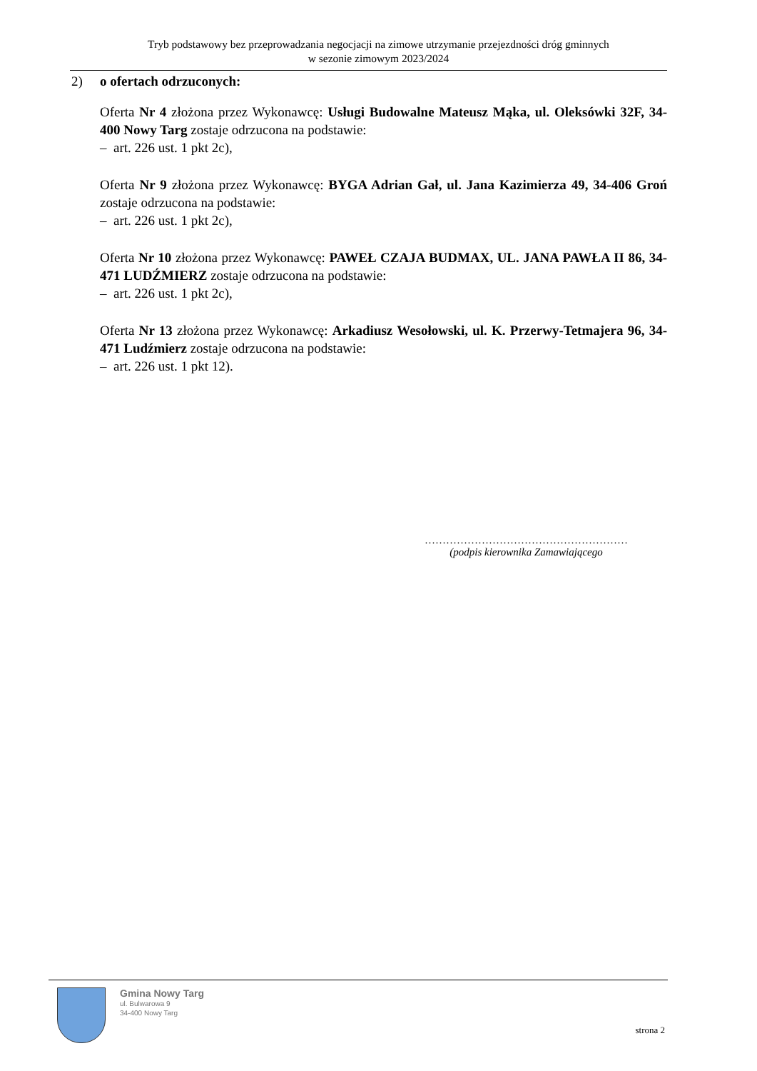Tryb podstawowy bez przeprowadzania negocjacji na zimowe utrzymanie przejezdności dróg gminnych
w sezonie zimowym 2023/2024
2) o ofertach odrzuconych:
Oferta Nr 4 złożona przez Wykonawcę: Usługi Budowalne Mateusz Mąka, ul. Oleksówki 32F, 34-400 Nowy Targ zostaje odrzucona na podstawie:
– art. 226 ust. 1 pkt 2c),
Oferta Nr 9 złożona przez Wykonawcę: BYGA Adrian Gał, ul. Jana Kazimierza 49, 34-406 Groń zostaje odrzucona na podstawie:
– art. 226 ust. 1 pkt 2c),
Oferta Nr 10 złożona przez Wykonawcę: PAWEŁ CZAJA BUDMAX, UL. JANA PAWŁA II 86, 34-471 LUDŹMIERZ zostaje odrzucona na podstawie:
– art. 226 ust. 1 pkt 2c),
Oferta Nr 13 złożona przez Wykonawcę: Arkadiusz Wesołowski, ul. K. Przerwy-Tetmajera 96, 34-471 Ludźmierz zostaje odrzucona na podstawie:
– art. 226 ust. 1 pkt 12).
…………………………………………………
(podpis kierownika Zamawiającego
Gmina Nowy Targ
ul. Bulwarowa 9
34-400 Nowy Targ
strona 2